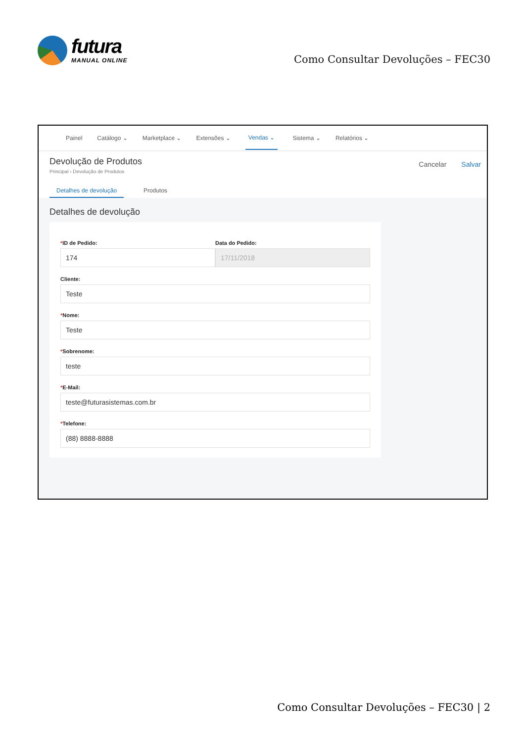futura
MANUAL ONLINE
Como Consultar Devoluções – FEC30
Painel Catálogo ⌄ Marketplace ⌄ Extensões ⌄ Vendas ⌄ Sistema ⌄ Relatórios ⌄
Devolução de Produtos
Principal › Devolução de Produtos
Cancelar Salvar
Detalhes de devolução Produtos
Detalhes de devolução
*ID de Pedido:
174
Data do Pedido:
17/11/2018
Cliente:
Teste
*Nome:
Teste
*Sobrenome:
teste
*E-Mail:
teste@futurasistemas.com.br
*Telefone:
(88) 8888-8888
Como Consultar Devoluções – FEC30 | 2